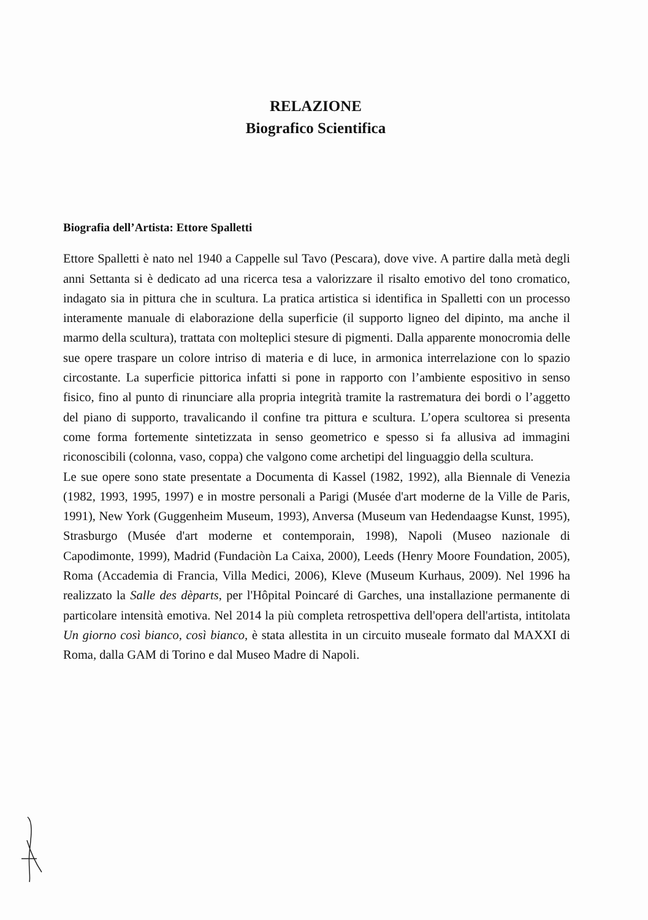RELAZIONE
Biografico Scientifica
Biografia dell’Artista: Ettore Spalletti
Ettore Spalletti è nato nel 1940 a Cappelle sul Tavo (Pescara), dove vive. A partire dalla metà degli anni Settanta si è dedicato ad una ricerca tesa a valorizzare il risalto emotivo del tono cromatico, indagato sia in pittura che in scultura. La pratica artistica si identifica in Spalletti con un processo interamente manuale di elaborazione della superficie (il supporto ligneo del dipinto, ma anche il marmo della scultura), trattata con molteplici stesure di pigmenti. Dalla apparente monocromia delle sue opere traspare un colore intriso di materia e di luce, in armonica interrelazione con lo spazio circostante. La superficie pittorica infatti si pone in rapporto con l’ambiente espositivo in senso fisico, fino al punto di rinunciare alla propria integrità tramite la rastrematura dei bordi o l’aggetto del piano di supporto, travalicando il confine tra pittura e scultura. L’opera scultorea si presenta come forma fortemente sintetizzata in senso geometrico e spesso si fa allusiva ad immagini riconoscibili (colonna, vaso, coppa) che valgono come archetipi del linguaggio della scultura.
Le sue opere sono state presentate a Documenta di Kassel (1982, 1992), alla Biennale di Venezia (1982, 1993, 1995, 1997) e in mostre personali a Parigi (Musée d'art moderne de la Ville de Paris, 1991), New York (Guggenheim Museum, 1993), Anversa (Museum van Hedendaagse Kunst, 1995), Strasburgo (Musée d'art moderne et contemporain, 1998), Napoli (Museo nazionale di Capodimonte, 1999), Madrid (Fundaciòn La Caixa, 2000), Leeds (Henry Moore Foundation, 2005), Roma (Accademia di Francia, Villa Medici, 2006), Kleve (Museum Kurhaus, 2009). Nel 1996 ha realizzato la Salle des dèparts, per l'Hôpital Poincaré di Garches, una installazione permanente di particolare intensità emotiva. Nel 2014 la più completa retrospettiva dell'opera dell'artista, intitolata Un giorno così bianco, così bianco, è stata allestita in un circuito museale formato dal MAXXI di Roma, dalla GAM di Torino e dal Museo Madre di Napoli.